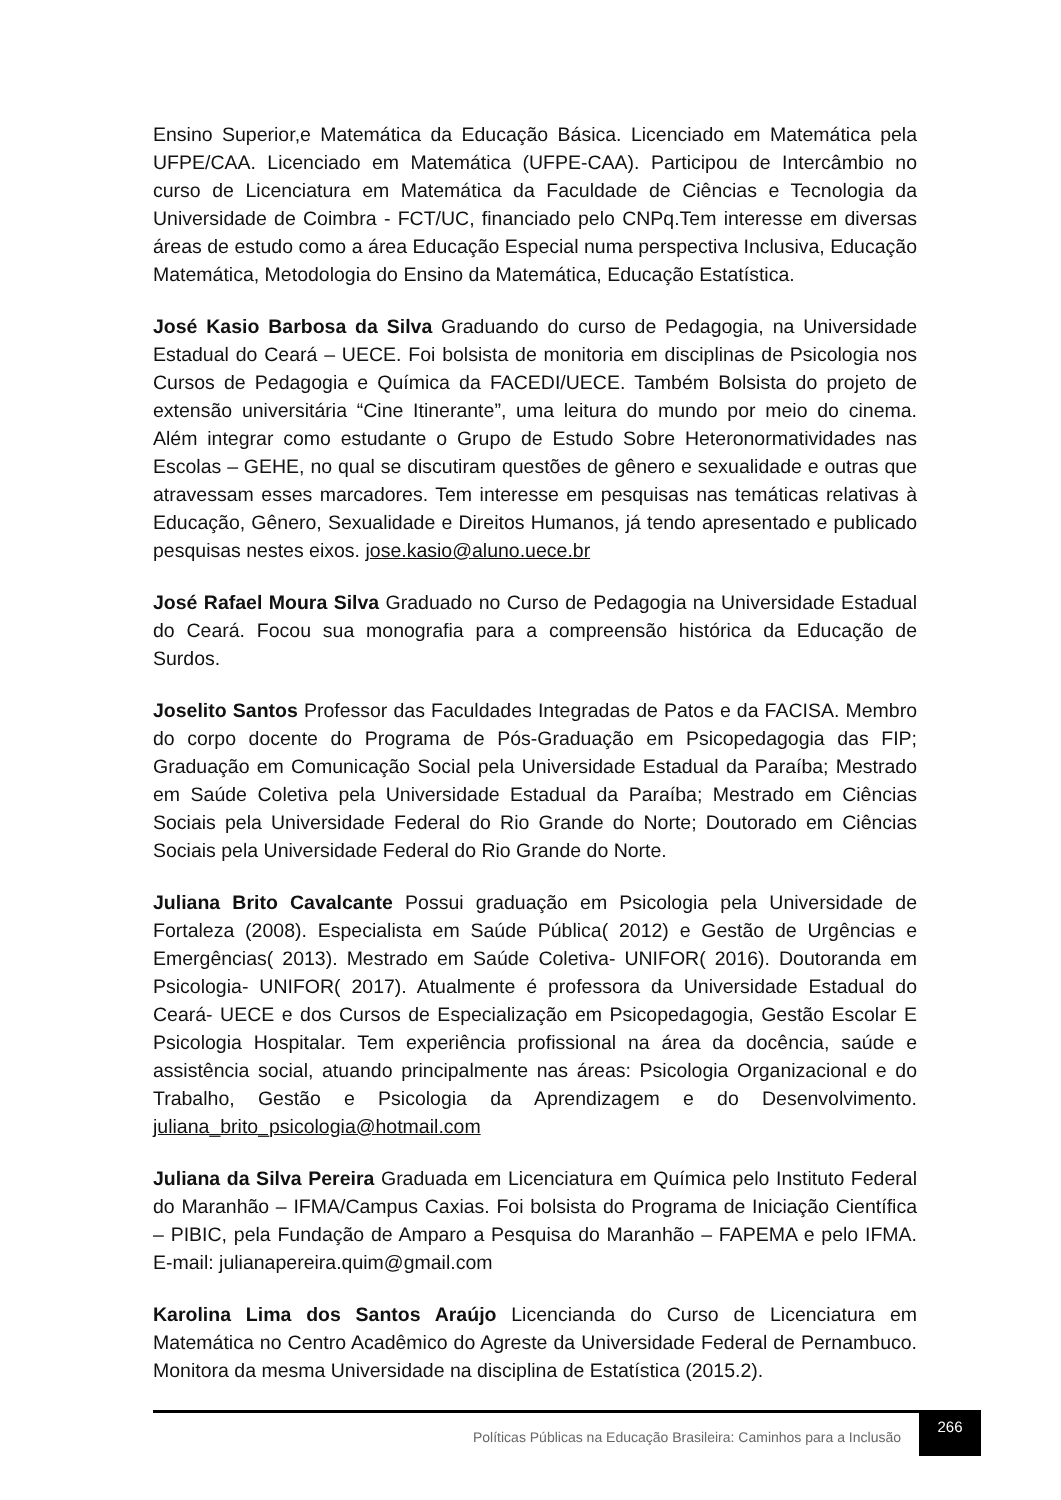Ensino Superior,e Matemática da Educação Básica. Licenciado em Matemática pela UFPE/CAA. Licenciado em Matemática (UFPE-CAA). Participou de Intercâmbio no curso de Licenciatura em Matemática da Faculdade de Ciências e Tecnologia da Universidade de Coimbra - FCT/UC, financiado pelo CNPq.Tem interesse em diversas áreas de estudo como a área Educação Especial numa perspectiva Inclusiva, Educação Matemática, Metodologia do Ensino da Matemática, Educação Estatística.
José Kasio Barbosa da Silva Graduando do curso de Pedagogia, na Universidade Estadual do Ceará – UECE. Foi bolsista de monitoria em disciplinas de Psicologia nos Cursos de Pedagogia e Química da FACEDI/UECE. Também Bolsista do projeto de extensão universitária “Cine Itinerante”, uma leitura do mundo por meio do cinema. Além integrar como estudante o Grupo de Estudo Sobre Heteronormatividades nas Escolas – GEHE, no qual se discutiram questões de gênero e sexualidade e outras que atravessam esses marcadores. Tem interesse em pesquisas nas temáticas relativas à Educação, Gênero, Sexualidade e Direitos Humanos, já tendo apresentado e publicado pesquisas nestes eixos. jose.kasio@aluno.uece.br
José Rafael Moura Silva Graduado no Curso de Pedagogia na Universidade Estadual do Ceará. Focou sua monografia para a compreensão histórica da Educação de Surdos.
Joselito Santos Professor das Faculdades Integradas de Patos e da FACISA. Membro do corpo docente do Programa de Pós-Graduação em Psicopedagogia das FIP; Graduação em Comunicação Social pela Universidade Estadual da Paraíba; Mestrado em Saúde Coletiva pela Universidade Estadual da Paraíba; Mestrado em Ciências Sociais pela Universidade Federal do Rio Grande do Norte; Doutorado em Ciências Sociais pela Universidade Federal do Rio Grande do Norte.
Juliana Brito Cavalcante Possui graduação em Psicologia pela Universidade de Fortaleza (2008). Especialista em Saúde Pública( 2012) e Gestão de Urgências e Emergências( 2013). Mestrado em Saúde Coletiva- UNIFOR( 2016). Doutoranda em Psicologia- UNIFOR( 2017). Atualmente é professora da Universidade Estadual do Ceará- UECE e dos Cursos de Especialização em Psicopedagogia, Gestão Escolar E Psicologia Hospitalar. Tem experiência profissional na área da docência, saúde e assistência social, atuando principalmente nas áreas: Psicologia Organizacional e do Trabalho, Gestão e Psicologia da Aprendizagem e do Desenvolvimento. juliana_brito_psicologia@hotmail.com
Juliana da Silva Pereira Graduada em Licenciatura em Química pelo Instituto Federal do Maranhão – IFMA/Campus Caxias. Foi bolsista do Programa de Iniciação Científica – PIBIC, pela Fundação de Amparo a Pesquisa do Maranhão – FAPEMA e pelo IFMA. E-mail: julianapereira.quim@gmail.com
Karolina Lima dos Santos Araújo Licencianda do Curso de Licenciatura em Matemática no Centro Acadêmico do Agreste da Universidade Federal de Pernambuco. Monitora da mesma Universidade na disciplina de Estatística (2015.2).
Políticas Públicas na Educação Brasileira: Caminhos para a Inclusão
266